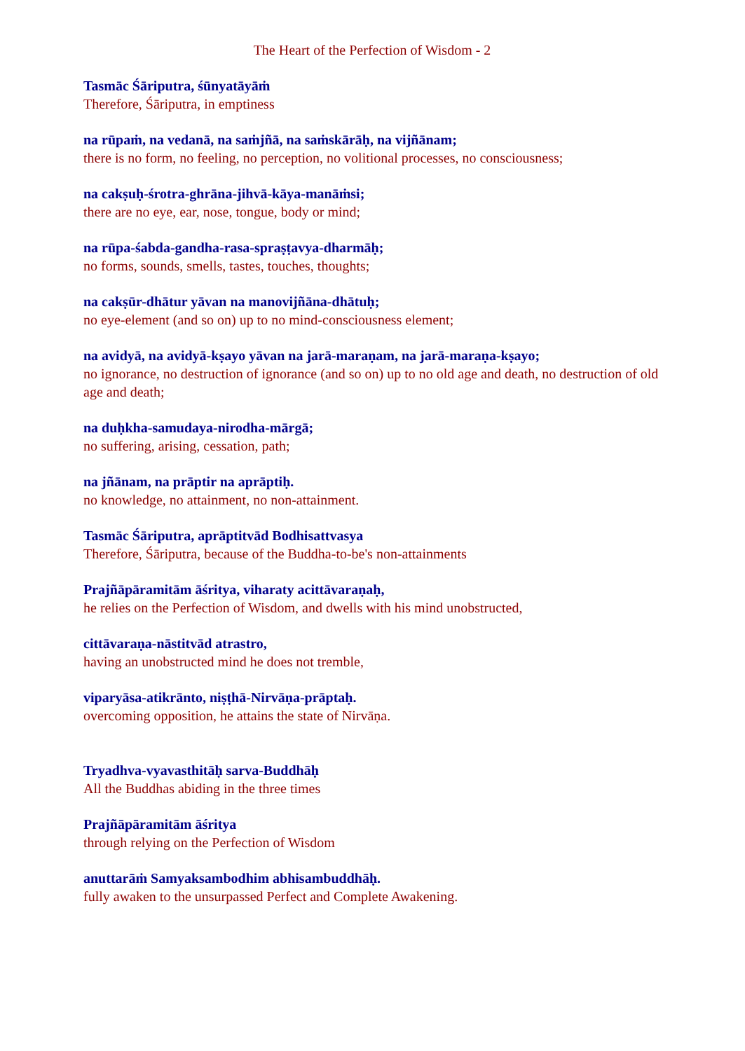The Heart of the Perfection of Wisdom - 2
Tasmāc Śāriputra, śūnyatāyāṁ
Therefore, Śāriputra, in emptiness
na rūpaṁ, na vedanā, na saṁjñā, na saṁskārāḥ, na vijñānam;
there is no form, no feeling, no perception, no volitional processes, no consciousness;
na cakṣuḥ-śrotra-ghrāna-jihvā-kāya-manāṁsi;
there are no eye, ear, nose, tongue, body or mind;
na rūpa-śabda-gandha-rasa-spraṣṭavya-dharmāḥ;
no forms, sounds, smells, tastes, touches, thoughts;
na cakṣūr-dhātur yāvan na manovijñāna-dhātuḥ;
no eye-element (and so on) up to no mind-consciousness element;
na avidyā, na avidyā-kṣayo yāvan na jarā-maraṇam, na jarā-maraṇa-kṣayo;
no ignorance, no destruction of ignorance (and so on) up to no old age and death, no destruction of old age and death;
na duḥkha-samudaya-nirodha-mārgā;
no suffering, arising, cessation, path;
na jñānam, na prāptir na aprāptiḥ.
no knowledge, no attainment, no non-attainment.
Tasmāc Śāriputra, aprāptitvād Bodhisattvasya
Therefore, Śāriputra, because of the Buddha-to-be's non-attainments
Prajñāpāramitām āśritya, viharaty acittāvaraṇaḥ,
he relies on the Perfection of Wisdom, and dwells with his mind unobstructed,
cittāvaraṇa-nāstitvād atrastro,
having an unobstructed mind he does not tremble,
viparyāsa-atikrānto, niṣṭhā-Nirvāṇa-prāptaḥ.
overcoming opposition, he attains the state of Nirvāṇa.
Tryadhva-vyavasthitāḥ sarva-Buddhāḥ
All the Buddhas abiding in the three times
Prajñāpāramitām āśritya
through relying on the Perfection of Wisdom
anuttarāṁ Samyaksambodhim abhisambuddhāḥ.
fully awaken to the unsurpassed Perfect and Complete Awakening.